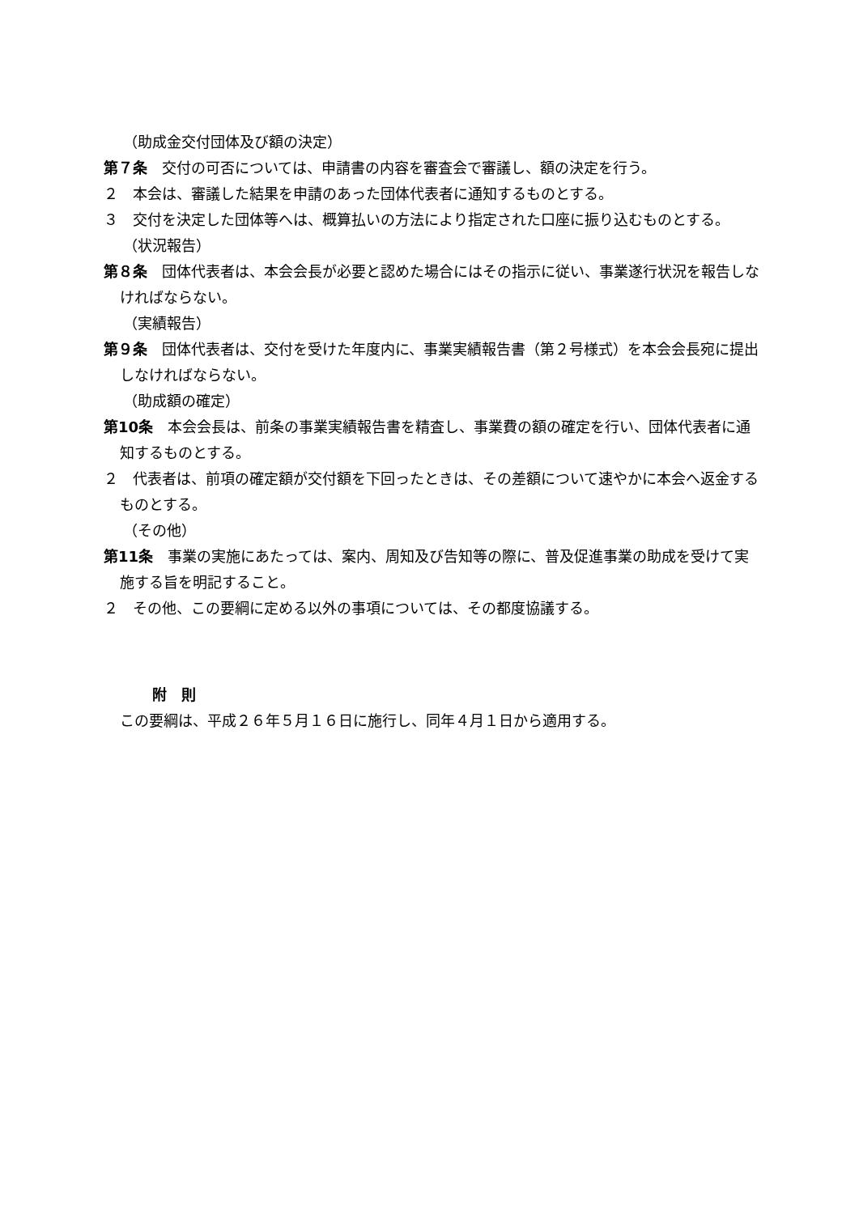（助成金交付団体及び額の決定）
第７条　交付の可否については、申請書の内容を審査会で審議し、額の決定を行う。
２　本会は、審議した結果を申請のあった団体代表者に通知するものとする。
３　交付を決定した団体等へは、概算払いの方法により指定された口座に振り込むものとする。
（状況報告）
第８条　団体代表者は、本会会長が必要と認めた場合にはその指示に従い、事業遂行状況を報告しなければならない。
（実績報告）
第９条　団体代表者は、交付を受けた年度内に、事業実績報告書（第２号様式）を本会会長宛に提出しなければならない。
（助成額の確定）
第10条　本会会長は、前条の事業実績報告書を精査し、事業費の額の確定を行い、団体代表者に通知するものとする。
２　代表者は、前項の確定額が交付額を下回ったときは、その差額について速やかに本会へ返金するものとする。
（その他）
第11条　事業の実施にあたっては、案内、周知及び告知等の際に、普及促進事業の助成を受けて実施する旨を明記すること。
２　その他、この要綱に定める以外の事項については、その都度協議する。
附　則
この要綱は、平成２６年５月１６日に施行し、同年４月１日から適用する。